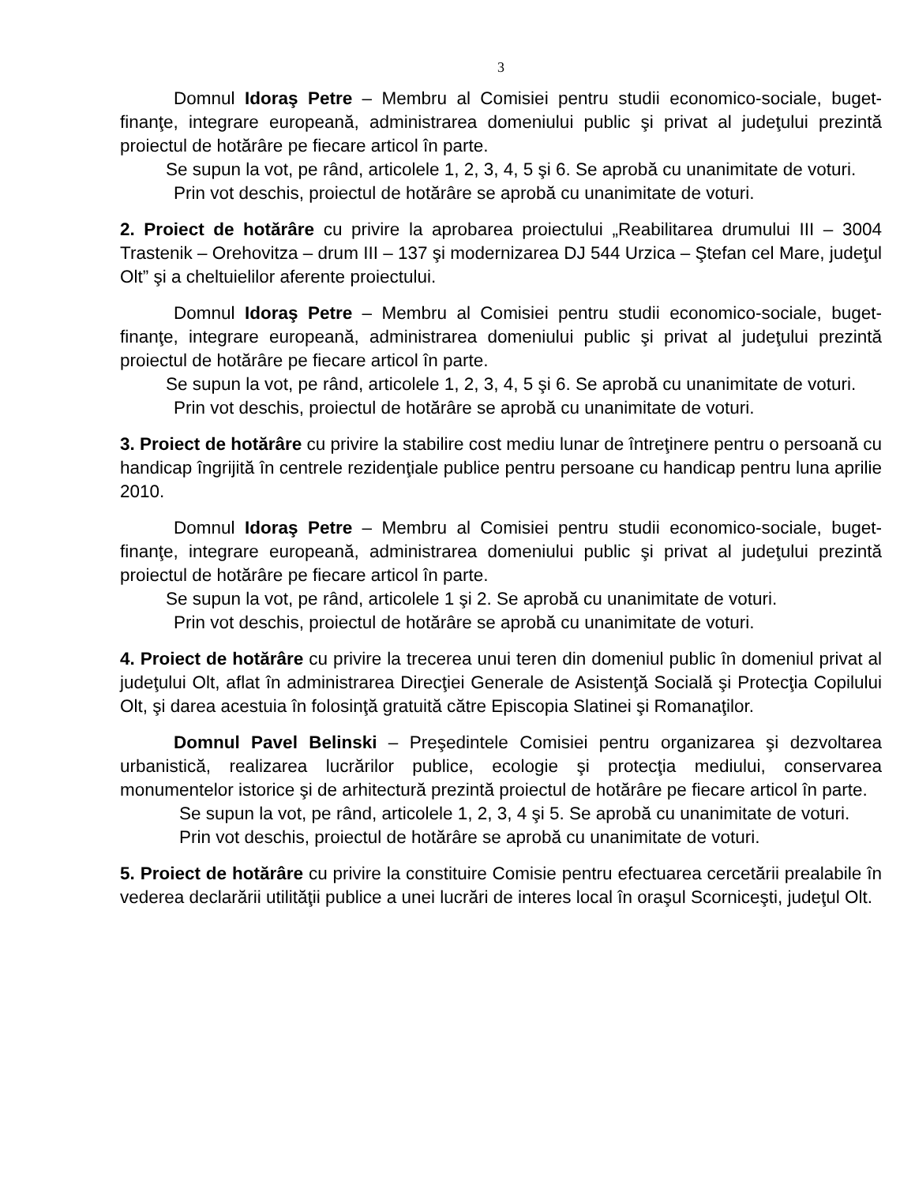3
Domnul Idoraş Petre – Membru al Comisiei pentru studii economico-sociale, buget-finanţe, integrare europeană, administrarea domeniului public şi privat al judeţului prezintă proiectul de hotărâre pe fiecare articol în parte.
Se supun la vot, pe rând, articolele 1, 2, 3, 4, 5 şi 6. Se aprobă cu unanimitate de voturi.
Prin vot deschis, proiectul de hotărâre se aprobă cu unanimitate de voturi.
2. Proiect de hotărâre cu privire la aprobarea proiectului „Reabilitarea drumului III – 3004 Trastenik – Orehovitza – drum III – 137 şi modernizarea DJ 544 Urzica – Ştefan cel Mare, judeţul Olt” şi a cheltuielilor aferente proiectului.
Domnul Idoraş Petre – Membru al Comisiei pentru studii economico-sociale, buget-finanţe, integrare europeană, administrarea domeniului public şi privat al judeţului prezintă proiectul de hotărâre pe fiecare articol în parte.
Se supun la vot, pe rând, articolele 1, 2, 3, 4, 5 şi 6. Se aprobă cu unanimitate de voturi.
Prin vot deschis, proiectul de hotărâre se aprobă cu unanimitate de voturi.
3. Proiect de hotărâre cu privire la stabilire cost mediu lunar de întreţinere pentru o persoană cu handicap îngrijită în centrele rezidenţiale publice pentru persoane cu handicap pentru luna aprilie 2010.
Domnul Idoraş Petre – Membru al Comisiei pentru studii economico-sociale, buget-finanţe, integrare europeană, administrarea domeniului public şi privat al judeţului prezintă proiectul de hotărâre pe fiecare articol în parte.
Se supun la vot, pe rând, articolele 1 şi 2. Se aprobă cu unanimitate de voturi.
Prin vot deschis, proiectul de hotărâre se aprobă cu unanimitate de voturi.
4. Proiect de hotărâre cu privire la trecerea unui teren din domeniul public în domeniul privat al judeţului Olt, aflat în administrarea Direcţiei Generale de Asistenţă Socială şi Protecţia Copilului Olt, şi darea acestuia în folosinţă gratuită către Episcopia Slatinei şi Romanaţilor.
Domnul Pavel Belinski – Preşedintele Comisiei pentru organizarea şi dezvoltarea urbanistică, realizarea lucrărilor publice, ecologie şi protecţia mediului, conservarea monumentelor istorice şi de arhitectură prezintă proiectul de hotărâre pe fiecare articol în parte.
Se supun la vot, pe rând, articolele 1, 2, 3, 4 şi 5. Se aprobă cu unanimitate de voturi.
Prin vot deschis, proiectul de hotărâre se aprobă cu unanimitate de voturi.
5. Proiect de hotărâre cu privire la constituire Comisie pentru efectuarea cercetării prealabile în vederea declarării utilităţii publice a unei lucrări de interes local în oraşul Scorniceşti, judeţul Olt.